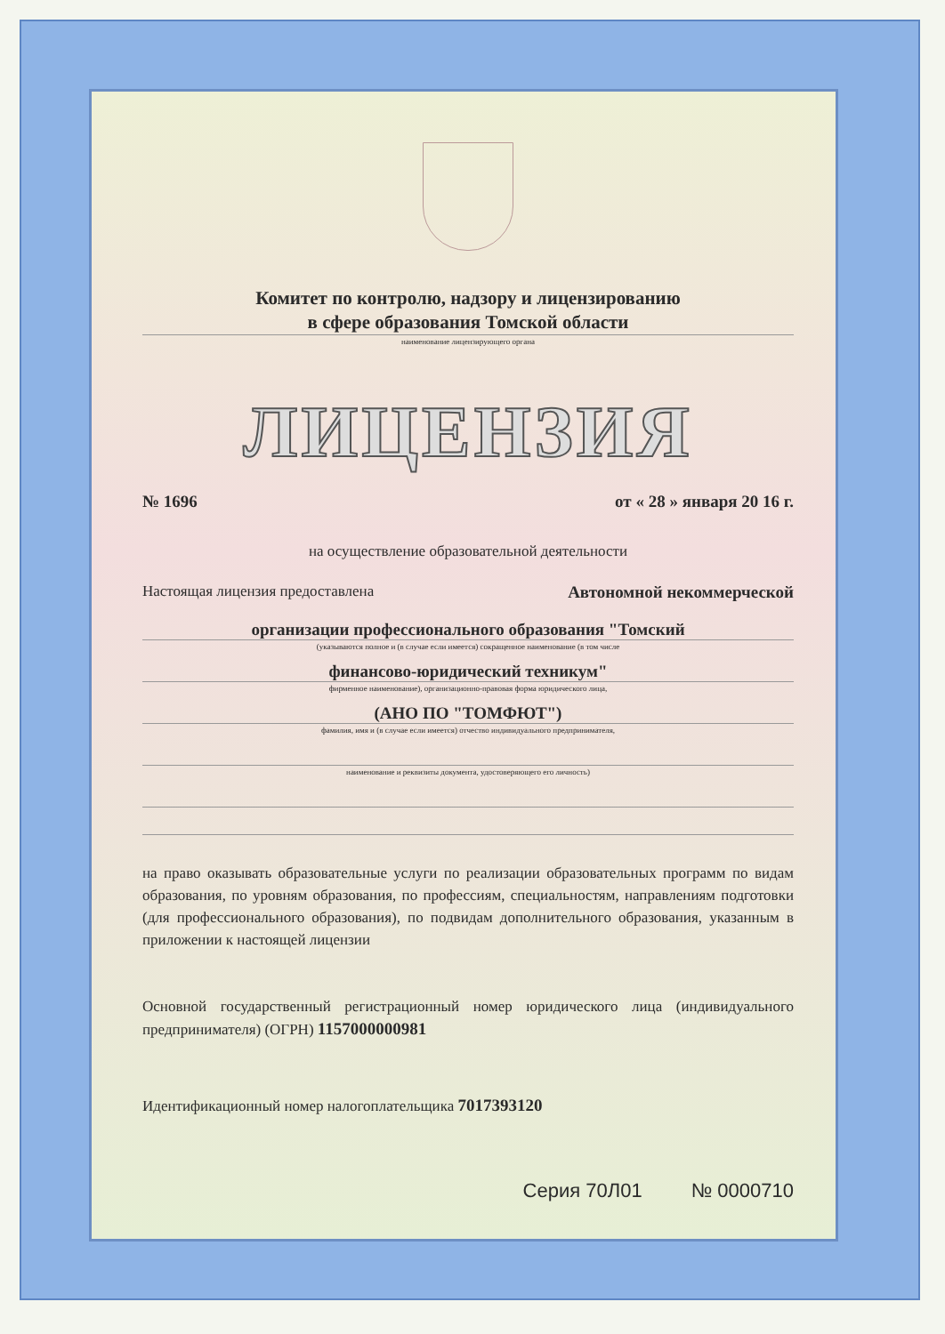Комитет по контролю, надзору и лицензированию
в сфере образования Томской области
наименование лицензирующего органа
ЛИЦЕНЗИЯ
№ 1696 от « 28 » января 20 16 г.
на осуществление образовательной деятельности
Настоящая лицензия предоставлена Автономной некоммерческой
организации профессионального образования "Томский
(указываются полное и (в случае если имеется) сокращенное наименование (в том числе
финансово-юридический техникум"
фирменное наименование), организационно-правовая форма юридического лица,
(АНО ПО "ТОМФЮТ")
фамилия, имя и (в случае если имеется) отчество индивидуального предпринимателя,
наименование и реквизиты документа, удостоверяющего его личность)
на право оказывать образовательные услуги по реализации образовательных программ по видам образования, по уровням образования, по профессиям, специальностям, направлениям подготовки (для профессионального образования), по подвидам дополнительного образования, указанным в приложении к настоящей лицензии
Основной государственный регистрационный номер юридического лица (индивидуального предпринимателя) (ОГРН) 1157000000981
Идентификационный номер налогоплательщика 7017393120
Серия 70Л01 № 0000710